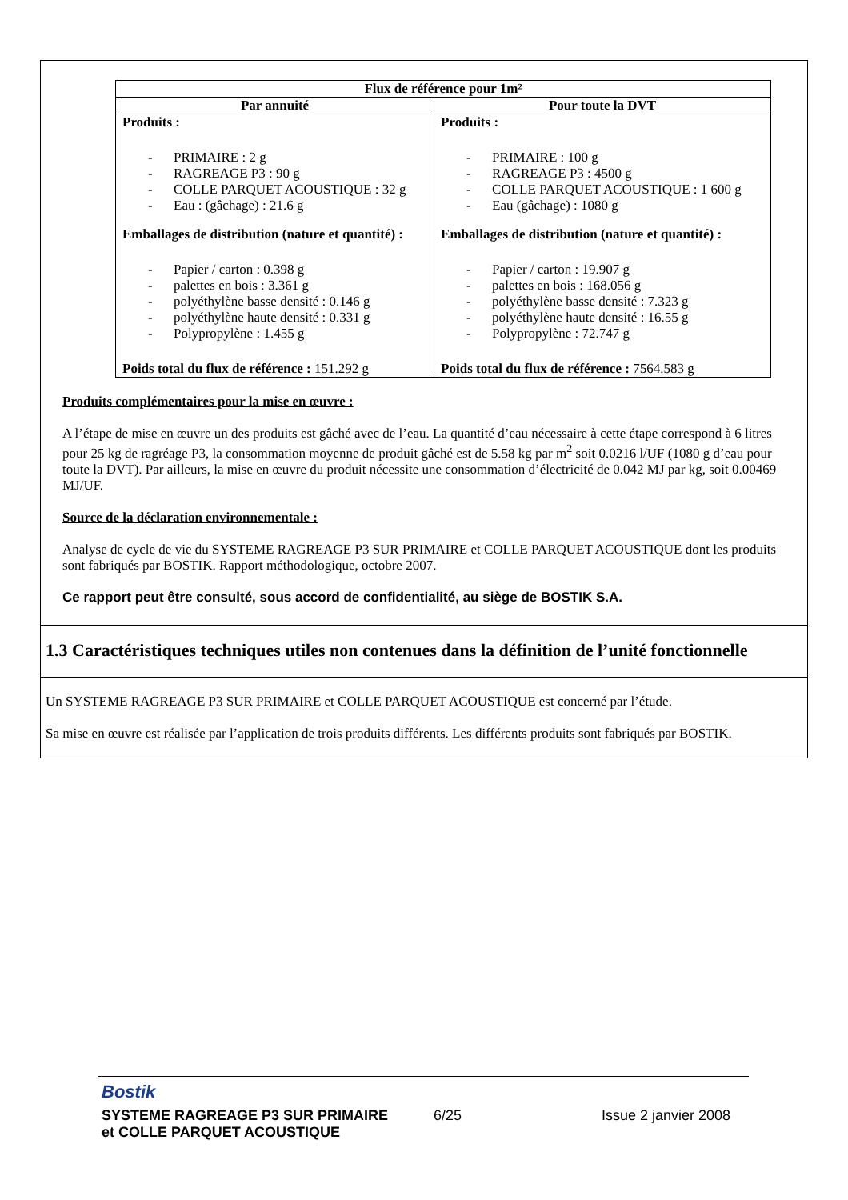| Flux de référence pour 1m² | |
| --- | --- |
| Par annuité | Pour toute la DVT |
| Produits : - PRIMAIRE : 2 g - RAGREAGE P3 : 90 g - COLLE PARQUET ACOUSTIQUE : 32 g - Eau : (gâchage) : 21.6 g Emballages de distribution (nature et quantité) : - Papier / carton : 0.398 g - palettes en bois : 3.361 g - polyéthylène basse densité : 0.146 g - polyéthylène haute densité : 0.331 g - Polypropylène : 1.455 g Poids total du flux de référence : 151.292 g | Produits : - PRIMAIRE : 100 g - RAGREAGE P3 : 4500 g - COLLE PARQUET ACOUSTIQUE : 1 600 g - Eau (gâchage) : 1080 g Emballages de distribution (nature et quantité) : - Papier / carton : 19.907 g - palettes en bois : 168.056 g - polyéthylène basse densité : 7.323 g - polyéthylène haute densité : 16.55 g - Polypropylène : 72.747 g Poids total du flux de référence : 7564.583 g |
Produits complémentaires pour la mise en œuvre :
A l’étape de mise en œuvre un des produits est gâché avec de l’eau. La quantité d’eau nécessaire à cette étape correspond à 6 litres pour 25 kg de ragréage P3, la consommation moyenne de produit gâché est de 5.58 kg par m<sup>2</sup> soit 0.0216 l/UF (1080 g d’eau pour toute la DVT). Par ailleurs, la mise en œuvre du produit nécessite une consommation d’électricité de 0.042 MJ par kg, soit 0.00469 MJ/UF.
Source de la déclaration environnementale :
Analyse de cycle de vie du SYSTEME RAGREAGE P3 SUR PRIMAIRE et COLLE PARQUET ACOUSTIQUE dont les produits sont fabriqués par BOSTIK. Rapport méthodologique, octobre 2007.
Ce rapport peut être consulté, sous accord de confidentialité, au siège de BOSTIK S.A.
1.3 Caractéristiques techniques utiles non contenues dans la définition de l’unité fonctionnelle
Un SYSTEME RAGREAGE P3 SUR PRIMAIRE et COLLE PARQUET ACOUSTIQUE est concerné par l’étude.
Sa mise en œuvre est réalisée par l’application de trois produits différents. Les différents produits sont fabriqués par BOSTIK.
Bostik
SYSTEME RAGREAGE P3 SUR PRIMAIRE
et COLLE PARQUET ACOUSTIQUE
6/25 Issue 2 janvier 2008